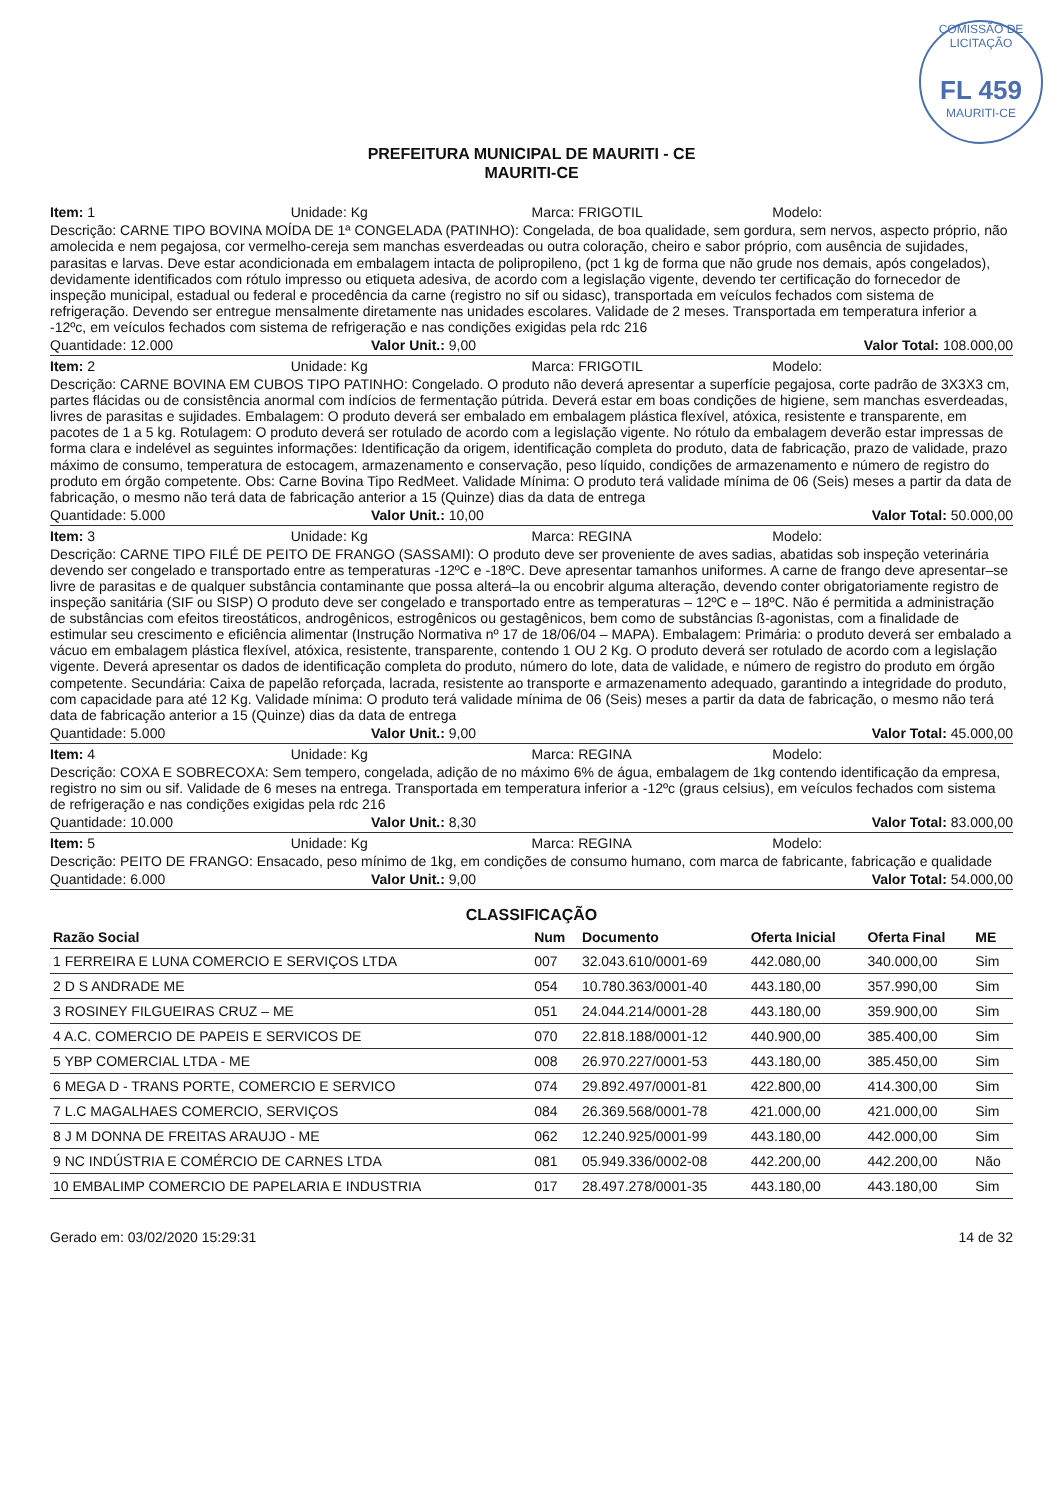COMISSÃO DE LICITAÇÃO
FL 459
MAURITI-CE
PREFEITURA MUNICIPAL DE MAURITI - CE
MAURITI-CE
Item: 1 Unidade: Kg Marca: FRIGOTIL Modelo:
Descrição: CARNE TIPO BOVINA MOÍDA DE 1ª CONGELADA (PATINHO): Congelada, de boa qualidade, sem gordura, sem nervos, aspecto próprio, não amolecida e nem pegajosa, cor vermelho-cereja sem manchas esverdeadas ou outra coloração, cheiro e sabor próprio, com ausência de sujidades, parasitas e larvas. Deve estar acondicionada em embalagem intacta de polipropileno, (pct 1 kg de forma que não grude nos demais, após congelados), devidamente identificados com rótulo impresso ou etiqueta adesiva, de acordo com a legislação vigente, devendo ter certificação do fornecedor de inspeção municipal, estadual ou federal e procedência da carne (registro no sif ou sidasc), transportada em veículos fechados com sistema de refrigeração. Devendo ser entregue mensalmente diretamente nas unidades escolares. Validade de 2 meses. Transportada em temperatura inferior a -12ºc, em veículos fechados com sistema de refrigeração e nas condições exigidas pela rdc 216
Quantidade: 12.000 Valor Unit.: 9,00 Valor Total: 108.000,00
Item: 2 Unidade: Kg Marca: FRIGOTIL Modelo:
Descrição: CARNE BOVINA EM CUBOS TIPO PATINHO: Congelado. O produto não deverá apresentar a superfície pegajosa, corte padrão de 3X3X3 cm, partes flácidas ou de consistência anormal com indícios de fermentação pútrida. Deverá estar em boas condições de higiene, sem manchas esverdeadas, livres de parasitas e sujidades. Embalagem: O produto deverá ser embalado em embalagem plástica flexível, atóxica, resistente e transparente, em pacotes de 1 a 5 kg. Rotulagem: O produto deverá ser rotulado de acordo com a legislação vigente. No rótulo da embalagem deverão estar impressas de forma clara e indelével as seguintes informações: Identificação da origem, identificação completa do produto, data de fabricação, prazo de validade, prazo máximo de consumo, temperatura de estocagem, armazenamento e conservação, peso líquido, condições de armazenamento e número de registro do produto em órgão competente. Obs: Carne Bovina Tipo RedMeet. Validade Mínima: O produto terá validade mínima de 06 (Seis) meses a partir da data de fabricação, o mesmo não terá data de fabricação anterior a 15 (Quinze) dias da data de entrega
Quantidade: 5.000 Valor Unit.: 10,00 Valor Total: 50.000,00
Item: 3 Unidade: Kg Marca: REGINA Modelo:
Descrição: CARNE TIPO FILÉ DE PEITO DE FRANGO (SASSAMI): O produto deve ser proveniente de aves sadias, abatidas sob inspeção veterinária devendo ser congelado e transportado entre as temperaturas -12ºC e -18ºC. Deve apresentar tamanhos uniformes. A carne de frango deve apresentar–se livre de parasitas e de qualquer substância contaminante que possa alterá–la ou encobrir alguma alteração, devendo conter obrigatoriamente registro de inspeção sanitária (SIF ou SISP) O produto deve ser congelado e transportado entre as temperaturas – 12ºC e – 18ºC. Não é permitida a administração de substâncias com efeitos tireostáticos, androgênicos, estrogênicos ou gestagênicos, bem como de substâncias ß-agonistas, com a finalidade de estimular seu crescimento e eficiência alimentar (Instrução Normativa nº 17 de 18/06/04 – MAPA). Embalagem: Primária: o produto deverá ser embalado a vácuo em embalagem plástica flexível, atóxica, resistente, transparente, contendo 1 OU 2 Kg. O produto deverá ser rotulado de acordo com a legislação vigente. Deverá apresentar os dados de identificação completa do produto, número do lote, data de validade, e número de registro do produto em órgão competente. Secundária: Caixa de papelão reforçada, lacrada, resistente ao transporte e armazenamento adequado, garantindo a integridade do produto, com capacidade para até 12 Kg. Validade mínima: O produto terá validade mínima de 06 (Seis) meses a partir da data de fabricação, o mesmo não terá data de fabricação anterior a 15 (Quinze) dias da data de entrega
Quantidade: 5.000 Valor Unit.: 9,00 Valor Total: 45.000,00
Item: 4 Unidade: Kg Marca: REGINA Modelo:
Descrição: COXA E SOBRECOXA: Sem tempero, congelada, adição de no máximo 6% de água, embalagem de 1kg contendo identificação da empresa, registro no sim ou sif. Validade de 6 meses na entrega. Transportada em temperatura inferior a -12ºc (graus celsius), em veículos fechados com sistema de refrigeração e nas condições exigidas pela rdc 216
Quantidade: 10.000 Valor Unit.: 8,30 Valor Total: 83.000,00
Item: 5 Unidade: Kg Marca: REGINA Modelo:
Descrição: PEITO DE FRANGO: Ensacado, peso mínimo de 1kg, em condições de consumo humano, com marca de fabricante, fabricação e qualidade
Quantidade: 6.000 Valor Unit.: 9,00 Valor Total: 54.000,00
CLASSIFICAÇÃO
| Razão Social | Num | Documento | Oferta Inicial | Oferta Final | ME |
| --- | --- | --- | --- | --- | --- |
| 1 FERREIRA E LUNA COMERCIO E SERVIÇOS LTDA | 007 | 32.043.610/0001-69 | 442.080,00 | 340.000,00 | Sim |
| 2 D S ANDRADE ME | 054 | 10.780.363/0001-40 | 443.180,00 | 357.990,00 | Sim |
| 3 ROSINEY FILGUEIRAS CRUZ – ME | 051 | 24.044.214/0001-28 | 443.180,00 | 359.900,00 | Sim |
| 4 A.C. COMERCIO DE PAPEIS E SERVICOS DE | 070 | 22.818.188/0001-12 | 440.900,00 | 385.400,00 | Sim |
| 5 YBP COMERCIAL LTDA - ME | 008 | 26.970.227/0001-53 | 443.180,00 | 385.450,00 | Sim |
| 6 MEGA D - TRANS PORTE, COMERCIO E SERVICO | 074 | 29.892.497/0001-81 | 422.800,00 | 414.300,00 | Sim |
| 7 L.C MAGALHAES COMERCIO, SERVIÇOS | 084 | 26.369.568/0001-78 | 421.000,00 | 421.000,00 | Sim |
| 8 J M DONNA DE FREITAS ARAUJO - ME | 062 | 12.240.925/0001-99 | 443.180,00 | 442.000,00 | Sim |
| 9 NC INDÚSTRIA E COMÉRCIO DE CARNES LTDA | 081 | 05.949.336/0002-08 | 442.200,00 | 442.200,00 | Não |
| 10 EMBALIMP COMERCIO DE PAPELARIA E INDUSTRIA | 017 | 28.497.278/0001-35 | 443.180,00 | 443.180,00 | Sim |
Gerado em: 03/02/2020 15:29:31 14 de 32